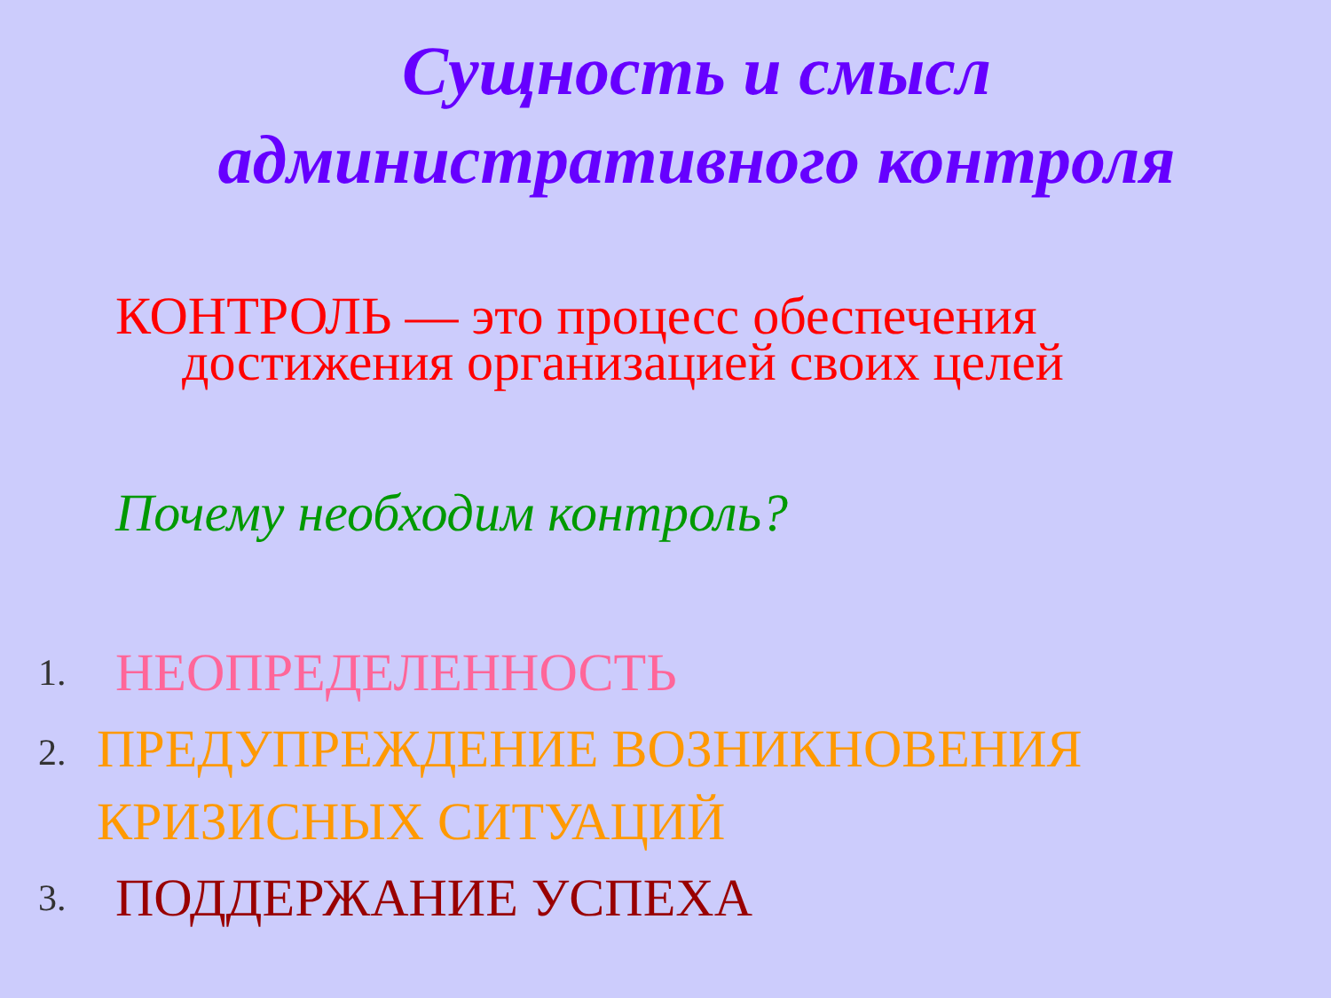Сущность и смысл
административного контроля
КОНТРОЛЬ — это процесс обеспечения
достижения организацией своих целей
Почему необходим контроль?
1. НЕОПРЕДЕЛЕННОСТЬ
2. ПРЕДУПРЕЖДЕНИЕ ВОЗНИКНОВЕНИЯ КРИЗИСНЫХ СИТУАЦИЙ
3. ПОДДЕРЖАНИЕ УСПЕХА